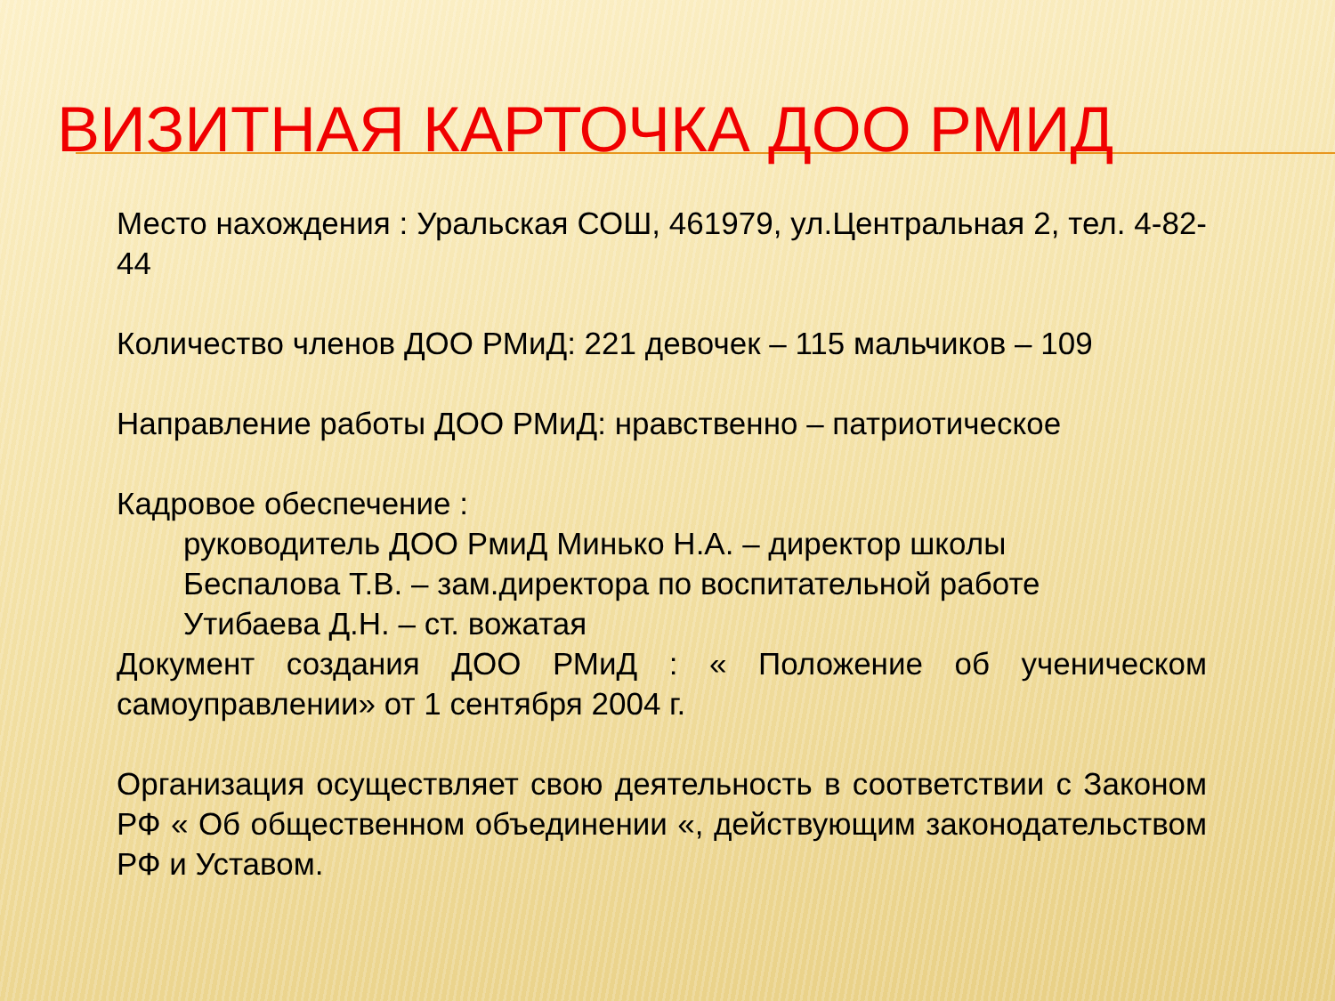ВИЗИТНАЯ КАРТОЧКА ДОО РМИД
Место нахождения : Уральская СОШ, 461979, ул.Центральная 2, тел. 4-82-44
Количество членов ДОО РМиД: 221 девочек – 115 мальчиков – 109
Направление работы ДОО РМиД: нравственно – патриотическое
Кадровое обеспечение :
руководитель ДОО РмиД Минько Н.А. – директор школы
Беспалова Т.В. – зам.директора по воспитательной работе
Утибаева Д.Н. – ст. вожатая
Документ создания ДОО РМиД : « Положение об ученическом самоуправлении» от 1 сентября 2004 г.
Организация осуществляет свою деятельность в соответствии с Законом РФ « Об общественном объединении «, действующим законодательством РФ и Уставом.